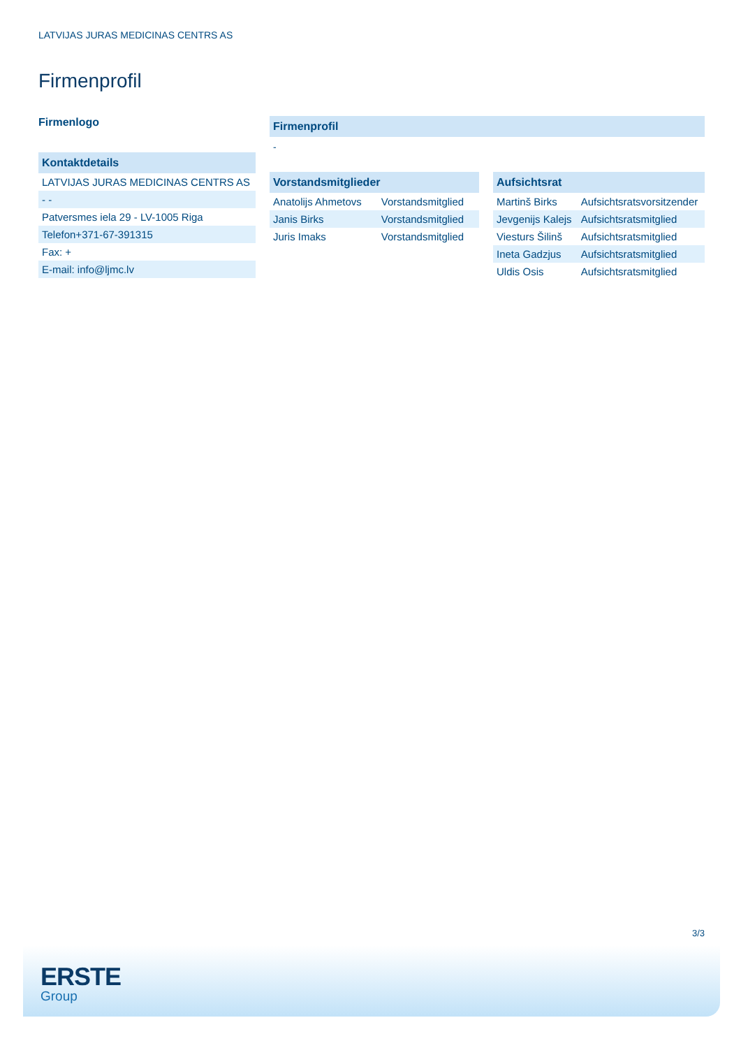LATVIJAS JURAS MEDICINAS CENTRS AS
Firmenprofil
Firmenlogo
Kontaktdetails
| LATVIJAS JURAS MEDICINAS CENTRS AS |
| - - |
| Patversmes iela 29 - LV-1005 Riga |
| Telefon+371-67-391315 |
| Fax: + |
| E-mail: info@ljmc.lv |
Firmenprofil
-
Vorstandsmitglieder
| Anatolijs Ahmetovs | Vorstandsmitglied |
| Janis Birks | Vorstandsmitglied |
| Juris Imaks | Vorstandsmitglied |
Aufsichtsrat
| Martinš Birks | Aufsichtsratsvorsitzender |
| Jevgenijs Kalejs | Aufsichtsratsmitglied |
| Viesturs Šilinš | Aufsichtsratsmitglied |
| Ineta Gadzjus | Aufsichtsratsmitglied |
| Uldis Osis | Aufsichtsratsmitglied |
3/3
ERSTE
Group